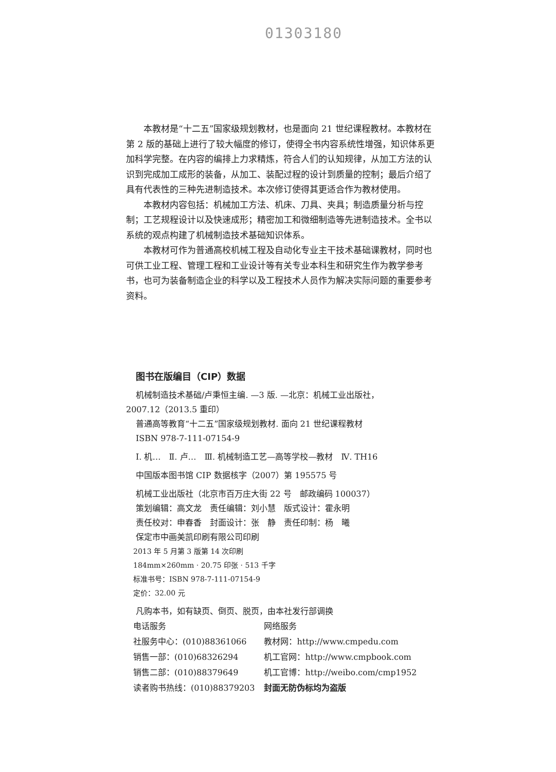01303180
本教材是“十二五”国家级规划教材，也是面向 21 世纪课程教材。本教材在第 2 版的基础上进行了较大幅度的修订，使得全书内容系统性增强，知识体系更加科学完整。在内容的编排上力求精炼，符合人们的认知规律，从加工方法的认识到完成加工成形的装备，从加工、装配过程的设计到质量的控制；最后介绍了具有代表性的三种先进制造技术。本次修订使得其更适合作为教材使用。
本教材内容包括：机械加工方法、机床、刀具、夹具；制造质量分析与控制；工艺规程设计以及快速成形；精密加工和微细制造等先进制造技术。全书以系统的观点构建了机械制造技术基础知识体系。
本教材可作为普通高校机械工程及自动化专业主干技术基础课教材，同时也可供工业工程、管理工程和工业设计等有关专业本科生和研究生作为教学参考书，也可为装备制造企业的科学以及工程技术人员作为解决实际问题的重要参考资料。
图书在版编目（CIP）数据
机械制造技术基础/卢秉恒主编. —3 版. —北京：机械工业出版社，
2007.12（2013.5 重印）
普通高等教育“十二五”国家级规划教材. 面向 21 世纪课程教材
ISBN 978-7-111-07154-9
Ⅰ. 机…　Ⅱ. 卢…　Ⅲ. 机械制造工艺—高等学校—教材　Ⅳ. TH16
中国版本图书馆 CIP 数据核字（2007）第 195575 号
机械工业出版社（北京市百万庄大街 22 号　邮政编码 100037）
策划编辑：高文龙　责任编辑：刘小慧　版式设计：霍永明
责任校对：申春香　封面设计：张　静　责任印制：杨　曦
保定市中画美凯印刷有限公司印刷
2013 年 5 月第 3 版第 14 次印刷
184mm×260mm · 20.75 印张 · 513 千字
标准书号：ISBN 978-7-111-07154-9
定价：32.00 元
凡购本书，如有缺页、倒页、脱页，由本社发行部调换
| 电话服务 | 网络服务 |
| 社服务中心：(010)88361066 | 教材网：http://www.cmpedu.com |
| 销售一部：(010)68326294 | 机工官网：http://www.cmpbook.com |
| 销售二部：(010)88379649 | 机工官博：http://weibo.com/cmp1952 |
| 读者购书热线：(010)88379203 | 封面无防伪标均为盗版 |